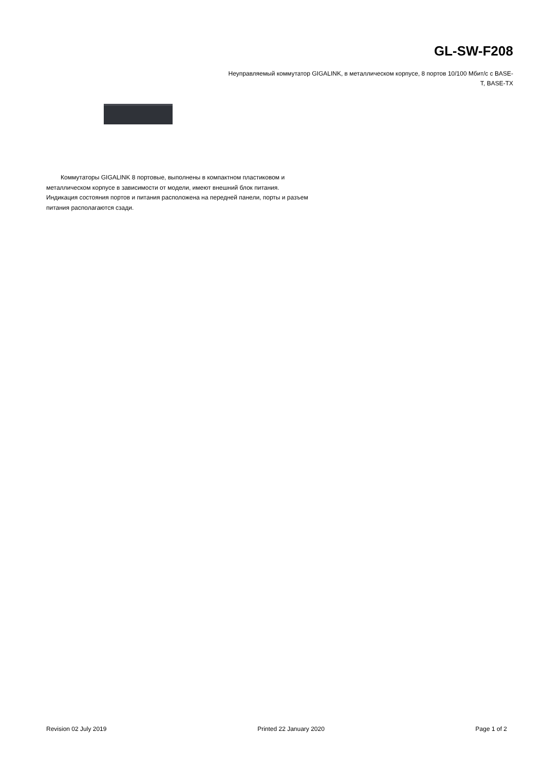GL-SW-F208
Неуправляемый коммутатор GIGALINK, в металлическом корпусе, 8 портов 10/100 Мбит/с с BASE-T, BASE-TX
Коммутаторы GIGALINK 8 портовые, выполнены в компактном пластиковом и металлическом корпусе в зависимости от модели, имеют внешний блок питания. Индикация состояния портов и питания расположена на передней панели, порты и разъем питания располагаются сзади.
Revision 02 July 2019 Printed 22 January 2020 Page 1 of 2